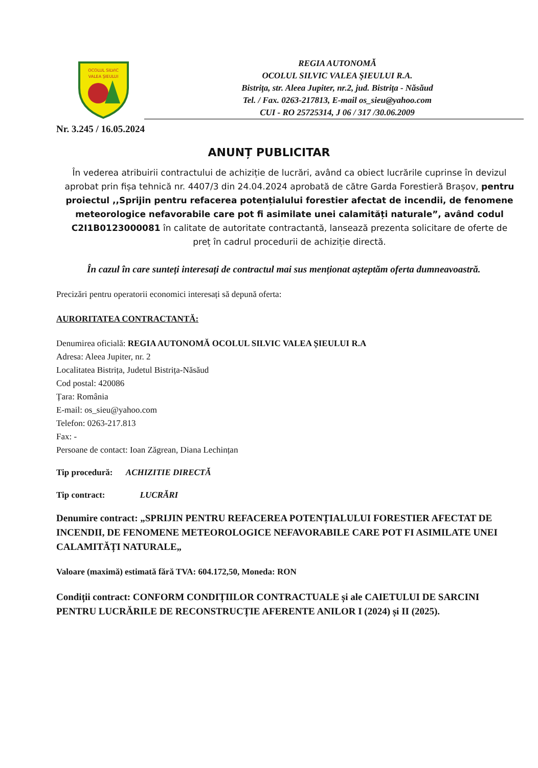OCOLUL SILVIC
VALEA ŞIEULUI
REGIA AUTONOMĂ
OCOLUL SILVIC VALEA ŞIEULUI R.A.
Bistriţa, str. Aleea Jupiter, nr.2, jud. Bistriţa - Năsăud
Tel. / Fax. 0263-217813, E-mail os_sieu@yahoo.com
CUI - RO 25725314, J 06 / 317 /30.06.2009
Nr. 3.245 / 16.05.2024
ANUNȚ PUBLICITAR
În vederea atribuirii contractului de achiziție de lucrări, având ca obiect lucrările cuprinse în devizul aprobat prin fișa tehnică nr. 4407/3 din 24.04.2024 aprobată de către Garda Forestieră Brașov, pentru proiectul ,,Sprijin pentru refacerea potențialului forestier afectat de incendii, de fenomene meteorologice nefavorabile care pot fi asimilate unei calamități naturale”, având codul C2I1B0123000081 în calitate de autoritate contractantă, lansează prezenta solicitare de oferte de preț în cadrul procedurii de achiziție directă.
În cazul în care sunteți interesați de contractul mai sus menționat așteptăm oferta dumneavoastră.
Precizări pentru operatorii economici interesați să depună oferta:
AURORITATEA CONTRACTANTĂ:
Denumirea oficială: REGIA AUTONOMĂ OCOLUL SILVIC VALEA ȘIEULUI R.A
Adresa: Aleea Jupiter, nr. 2
Localitatea Bistrița, Judetul Bistrița-Năsăud
Cod postal: 420086
Țara: România
E-mail: os_sieu@yahoo.com
Telefon: 0263-217.813
Fax: -
Persoane de contact: Ioan Zăgrean, Diana Lechințan
Tip procedură: ACHIZITIE DIRECTĂ
Tip contract: LUCRĂRI
Denumire contract: „SPRIJIN PENTRU REFACEREA POTENȚIALULUI FORESTIER AFECTAT DE INCENDII, DE FENOMENE METEOROLOGICE NEFAVORABILE CARE POT FI ASIMILATE UNEI CALAMITĂȚI NATURALE„
Valoare (maximă) estimată fără TVA: 604.172,50, Moneda: RON
Condiții contract: CONFORM CONDIȚIILOR CONTRACTUALE și ale CAIETULUI DE SARCINI PENTRU LUCRĂRILE DE RECONSTRUCȚIE AFERENTE ANILOR I (2024) și II (2025).